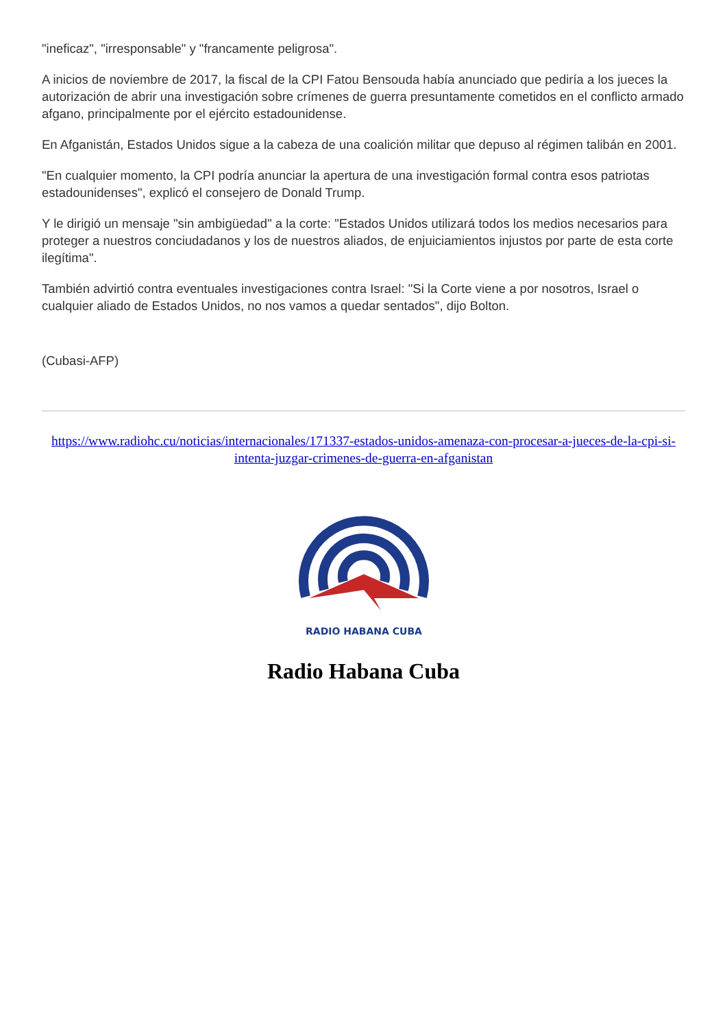"ineficaz", "irresponsable" y "francamente peligrosa".
A inicios de noviembre de 2017, la fiscal de la CPI Fatou Bensouda había anunciado que pediría a los jueces la autorización de abrir una investigación sobre crímenes de guerra presuntamente cometidos en el conflicto armado afgano, principalmente por el ejército estadounidense.
En Afganistán, Estados Unidos sigue a la cabeza de una coalición militar que depuso al régimen talibán en 2001.
"En cualquier momento, la CPI podría anunciar la apertura de una investigación formal contra esos patriotas estadounidenses", explicó el consejero de Donald Trump.
Y le dirigió un mensaje "sin ambigüedad" a la corte: "Estados Unidos utilizará todos los medios necesarios para proteger a nuestros conciudadanos y los de nuestros aliados, de enjuiciamientos injustos por parte de esta corte ilegítima".
También advirtió contra eventuales investigaciones contra Israel: "Si la Corte viene a por nosotros, Israel o cualquier aliado de Estados Unidos, no nos vamos a quedar sentados", dijo Bolton.
(Cubasi-AFP)
https://www.radiohc.cu/noticias/internacionales/171337-estados-unidos-amenaza-con-procesar-a-jueces-de-la-cpi-si-intenta-juzgar-crimenes-de-guerra-en-afganistan
RADIO HABANA CUBA
Radio Habana Cuba